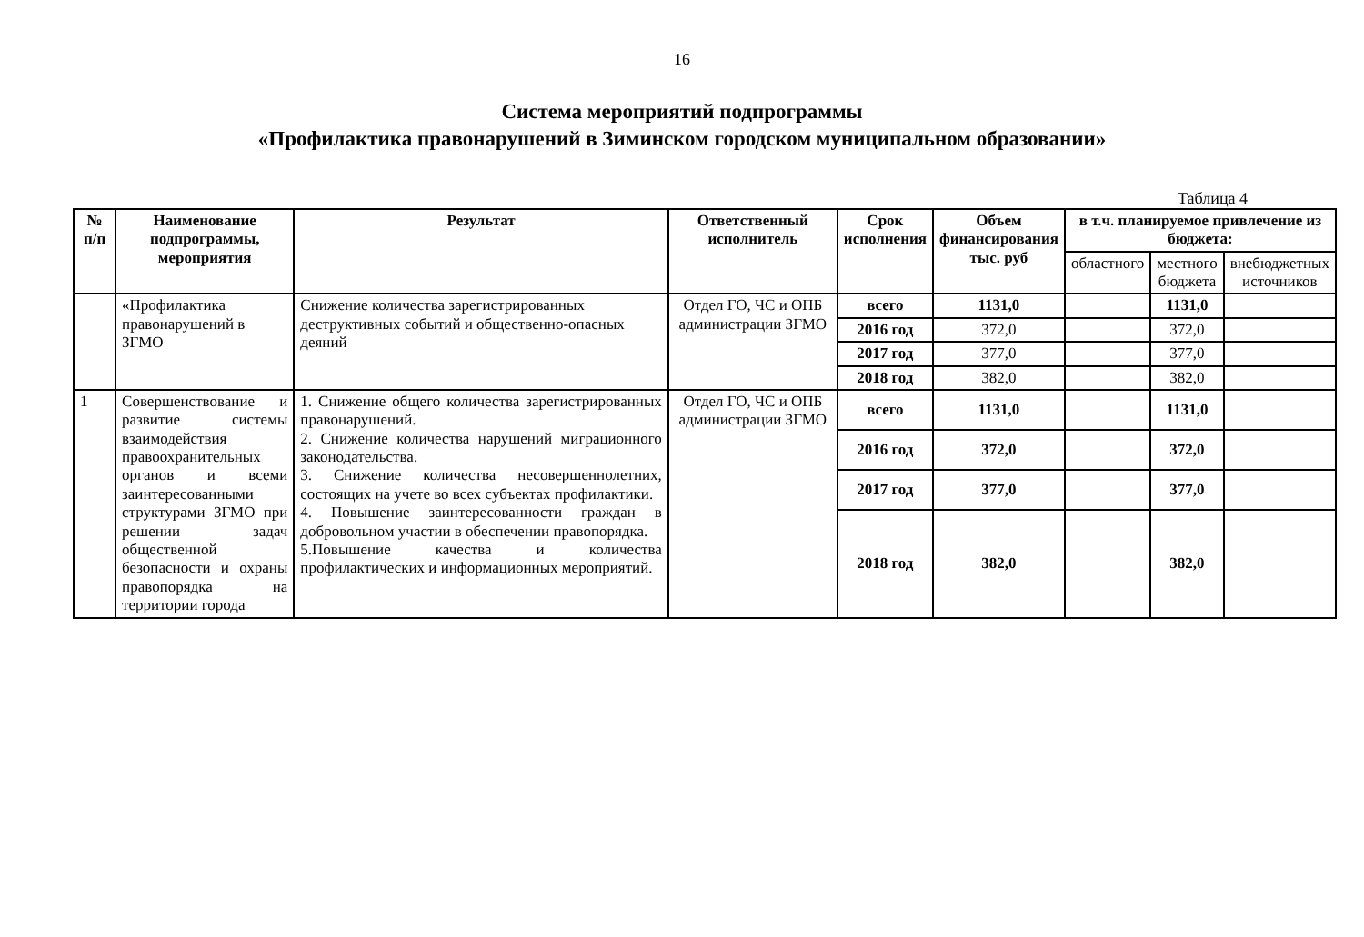16
Система мероприятий подпрограммы
«Профилактика правонарушений в Зиминском городском муниципальном образовании»
Таблица 4
| № п/п | Наименование подпрограммы, мероприятия | Результат | Ответственный исполнитель | Срок исполнения | Объем финансирования тыс. руб | в т.ч. планируемое привлечение из бюджета: | | |
| --- | --- | --- | --- | --- | --- | --- | --- | --- |
| | | | | | | областного | местного бюджета | внебюджетных источников |
| | «Профилактика правонарушений в ЗГМО | Снижение количества зарегистрированных деструктивных событий и общественно-опасных деяний | Отдел ГО, ЧС и ОПБ администрации ЗГМО | всего | 1131,0 | | 1131,0 | |
| | | | | 2016 год | 372,0 | | 372,0 | |
| | | | | 2017 год | 377,0 | | 377,0 | |
| | | | | 2018 год | 382,0 | | 382,0 | |
| 1 | Совершенствование и развитие системы взаимодействия правоохранительных органов и всеми заинтересованными структурами ЗГМО при решении задач общественной безопасности и охраны правопорядка на территории города | 1. Снижение общего количества зарегистрированных правонарушений. 2. Снижение количества нарушений миграционного законодательства. 3. Снижение количества несовершеннолетних, состоящих на учете во всех субъектах профилактики. 4. Повышение заинтересованности граждан в добровольном участии в обеспечении правопорядка. 5.Повышение качества и количества профилактических и информационных мероприятий. | Отдел ГО, ЧС и ОПБ администрации ЗГМО | всего | 1131,0 | | 1131,0 | |
| | | | | 2016 год | 372,0 | | 372,0 | |
| | | | | 2017 год | 377,0 | | 377,0 | |
| | | | | 2018 год | 382,0 | | 382,0 | |